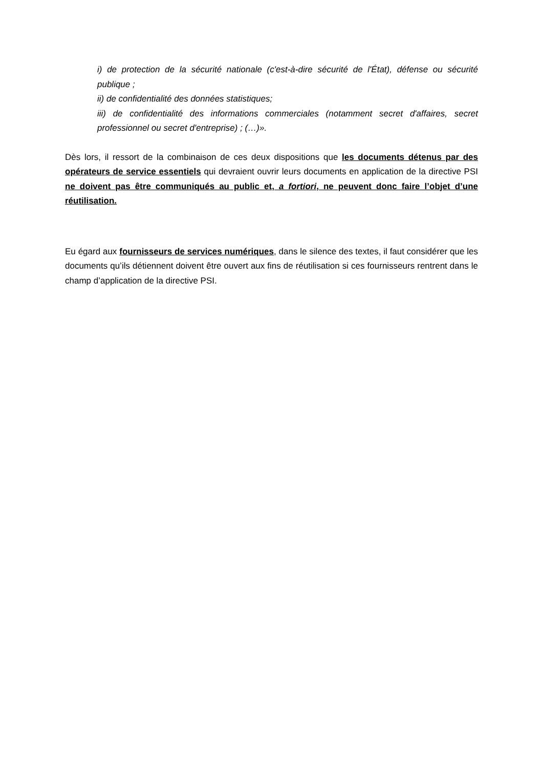i) de protection de la sécurité nationale (c'est-à-dire sécurité de l'État), défense ou sécurité publique ;
ii) de confidentialité des données statistiques;
iii) de confidentialité des informations commerciales (notamment secret d'affaires, secret professionnel ou secret d'entreprise) ; (…)».
Dès lors, il ressort de la combinaison de ces deux dispositions que les documents détenus par des opérateurs de service essentiels qui devraient ouvrir leurs documents en application de la directive PSI ne doivent pas être communiqués au public et, a fortiori, ne peuvent donc faire l’objet d’une réutilisation.
Eu égard aux fournisseurs de services numériques, dans le silence des textes, il faut considérer que les documents qu’ils détiennent doivent être ouvert aux fins de réutilisation si ces fournisseurs rentrent dans le champ d’application de la directive PSI.